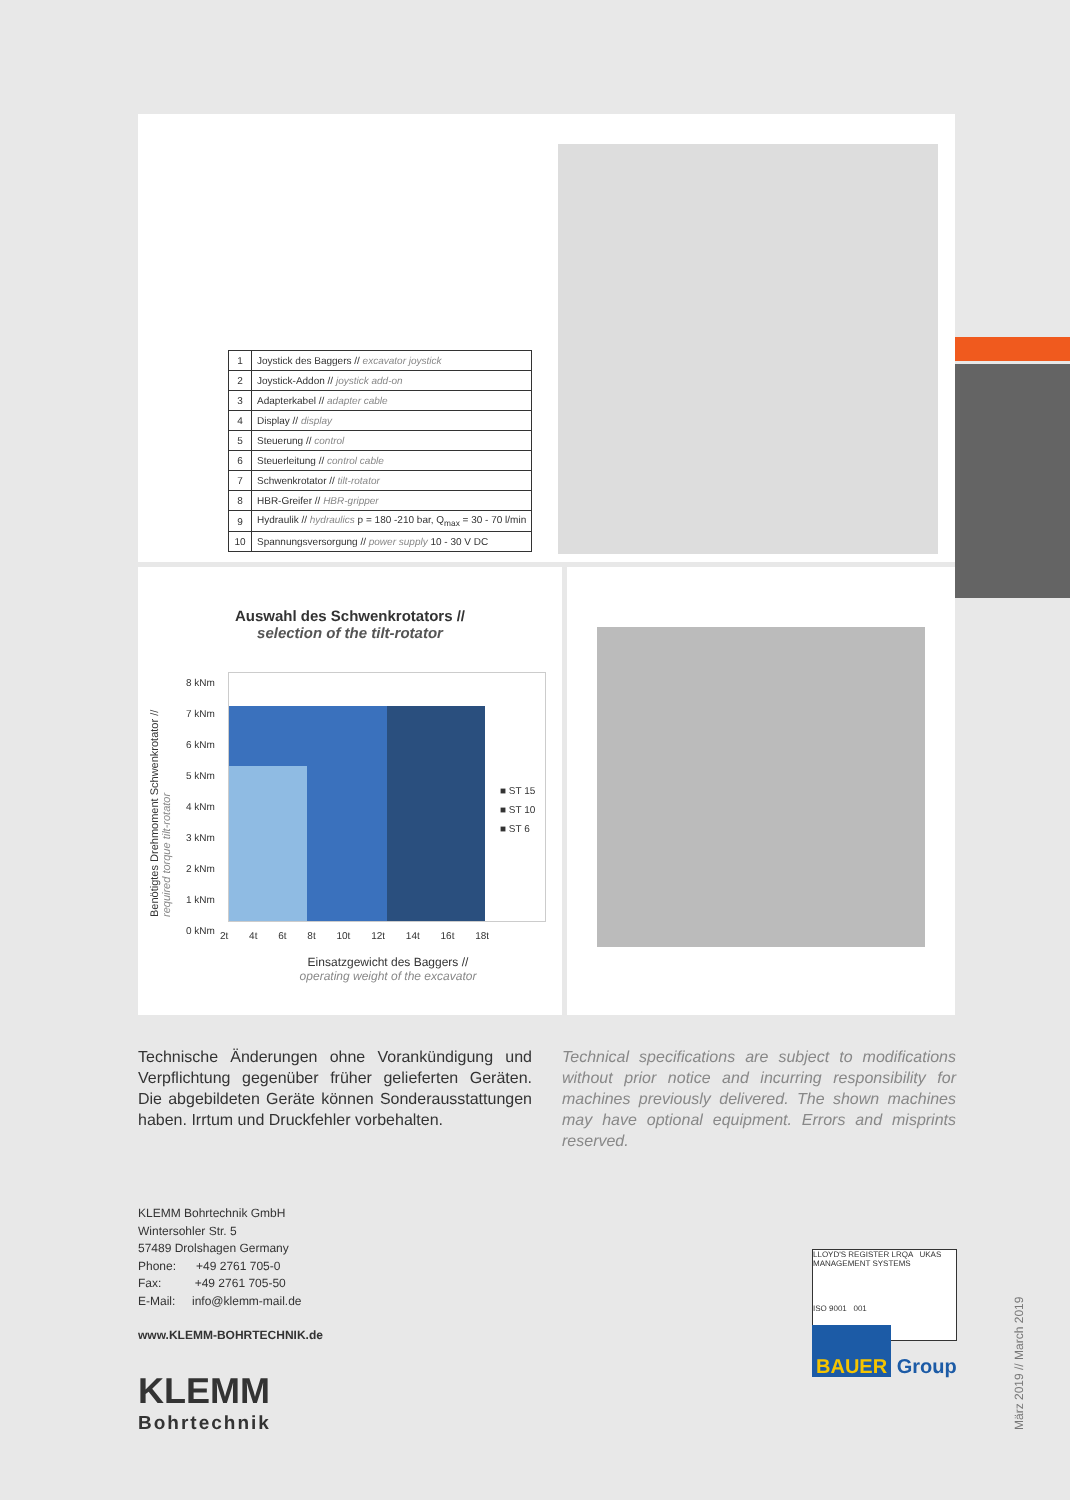| 1 | Joystick des Baggers // excavator joystick |
| 2 | Joystick-Addon // joystick add-on |
| 3 | Adapterkabel // adapter cable |
| 4 | Display // display |
| 5 | Steuerung // control |
| 6 | Steuerleitung // control cable |
| 7 | Schwenkrotator // tilt-rotator |
| 8 | HBR-Greifer // HBR-gripper |
| 9 | Hydraulik // hydraulics p = 180 -210 bar, Q<sub>max</sub> = 30 - 70 l/min |
| 10 | Spannungsversorgung // power supply 10 - 30 V DC |
Auswahl des Schwenkrotators //
selection of the tilt-rotator
Benötigtes Drehmoment Schwenkrotator // required torque tilt-rotator
8 kNm
7 kNm
6 kNm
5 kNm
4 kNm
3 kNm
2 kNm
1 kNm
0 kNm
■ ST 15
■ ST 10
■ ST 6
2t 4t 6t 8t 10t 12t 14t 16t 18t
Einsatzgewicht des Baggers //
operating weight of the excavator
Technische Änderungen ohne Vorankündigung und Verpflichtung gegenüber früher gelieferten Geräten. Die abgebildeten Geräte können Sonderausstattungen haben. Irrtum und Druckfehler vorbehalten.
Technical specifications are subject to modifications without prior notice and incurring responsibility for machines previously delivered. The shown machines may have optional equipment. Errors and misprints reserved.
KLEMM Bohrtechnik GmbH
Wintersohler Str. 5
57489 Drolshagen Germany
Phone: +49 2761 705-0
Fax: +49 2761 705-50
E-Mail: info@klemm-mail.de
www.KLEMM-BOHRTECHNIK.de
KLEMM
Bohrtechnik
LLOYD'S REGISTER LRQA UKAS MANAGEMENT SYSTEMS
ISO 9001 001
BAUER Group
März 2019 // March 2019